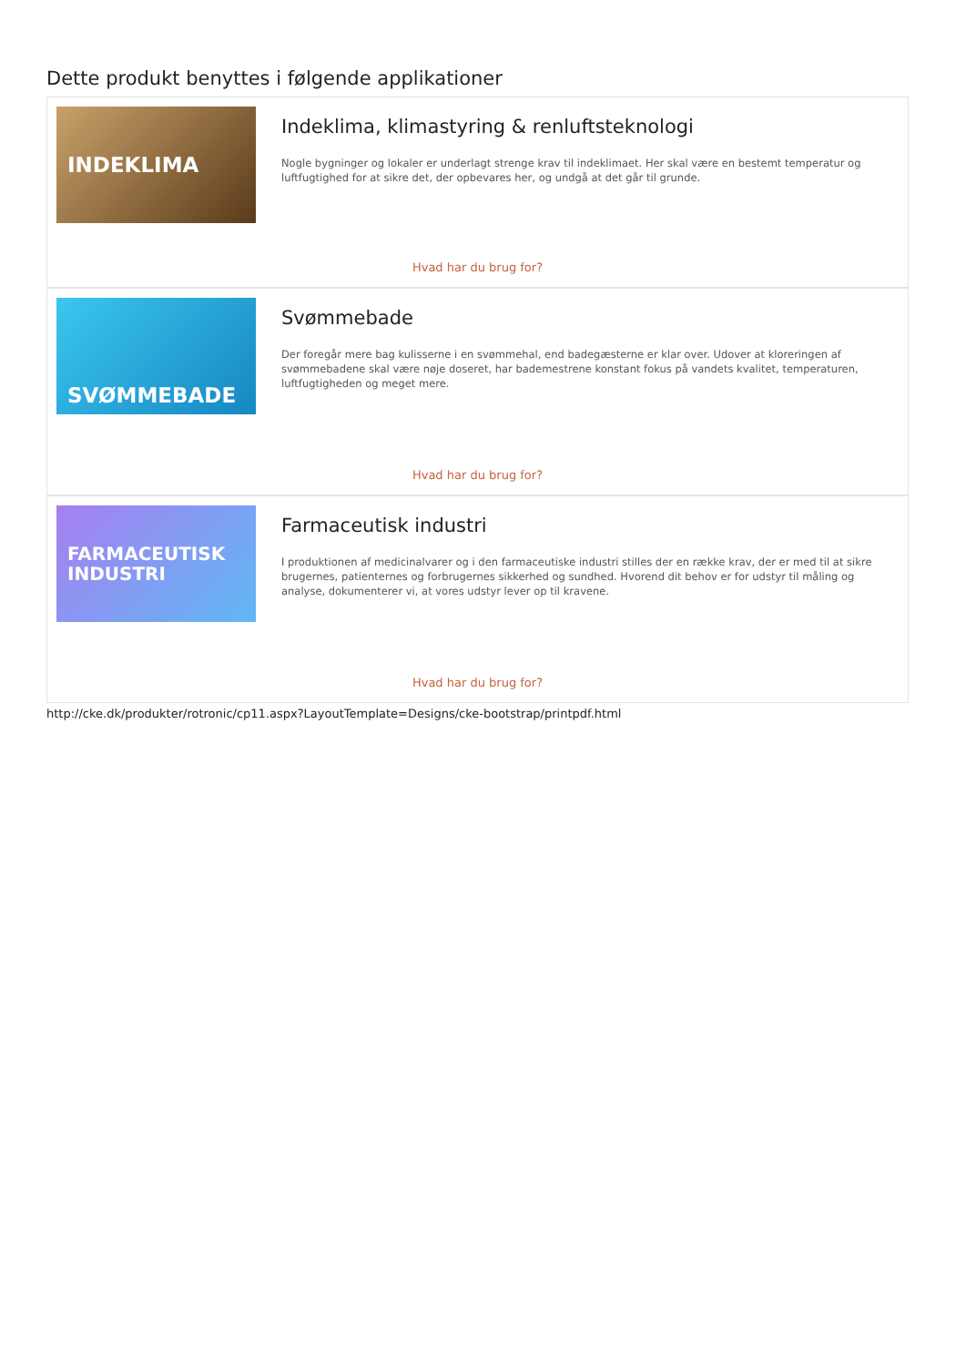Dette produkt benyttes i følgende applikationer
INDEKLIMA
Indeklima, klimastyring & renluftsteknologi
Nogle bygninger og lokaler er underlagt strenge krav til indeklimaet. Her skal være en bestemt temperatur og luftfugtighed for at sikre det, der opbevares her, og undgå at det går til grunde.
Hvad har du brug for?
SVØMMEBADE
Svømmebade
Der foregår mere bag kulisserne i en svømmehal, end badegæsterne er klar over. Udover at kloreringen af svømmebadene skal være nøje doseret, har bademestrene konstant fokus på vandets kvalitet, temperaturen, luftfugtigheden og meget mere.
Hvad har du brug for?
FARMACEUTISK
INDUSTRI
Farmaceutisk industri
I produktionen af medicinalvarer og i den farmaceutiske industri stilles der en række krav, der er med til at sikre brugernes, patienternes og forbrugernes sikkerhed og sundhed. Hvorend dit behov er for udstyr til måling og analyse, dokumenterer vi, at vores udstyr lever op til kravene.
Hvad har du brug for?
http://cke.dk/produkter/rotronic/cp11.aspx?LayoutTemplate=Designs/cke-bootstrap/printpdf.html